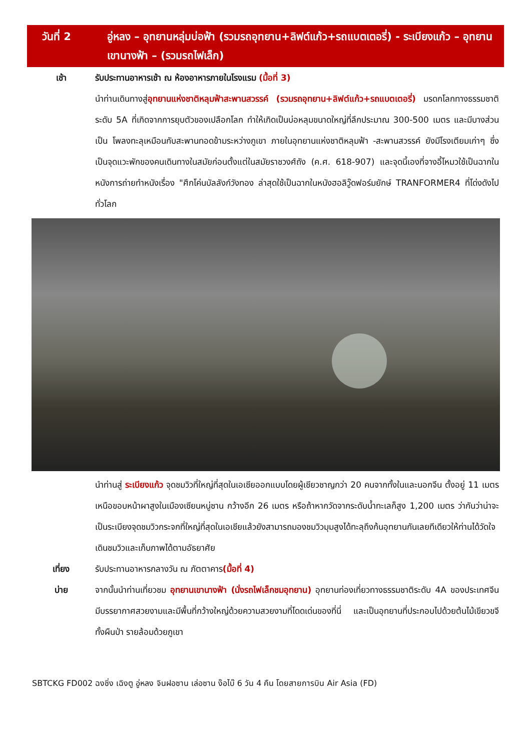วันที่ 2 อู่หลง – อุทยานหลุ่มบ่อฟ้า (รวมรถอุทยาน+ลิฟต์แก้ว+รถแบตเตอรี่) - ระเบียงแก้ว – อุทยานเขานางฟ้า – (รวมรถไฟเล็ก)
เช้า รับประทานอาหารเช้า ณ ห้องอาหารภายในโรงแรม (มื้อที่ 3)
นำท่านเดินทางสู่อุทยานแห่งชาติหลุมฟ้าสะพานสวรรค์ (รวมรถอุทยาน+ลิฟต์แก้ว+รถแบตเตอรี่) มรดกโลกทางธรรมชาติระดับ 5A ที่เกิดจากการยุบตัวของเปลือกโลก ทำให้เกิดเป็นบ่อหลุมขนาดใหญ่ที่ลึกประมาณ 300-500 เมตร และมีบางส่วนเป็น โพลงทะลุเหมือนกับสะพานทอดข้ามระหว่างภูเขา ภายในอุทยานแห่งชาติหลุมฟ้า -สะพานสวรรค์ ยังมีโรงเตียมเก่าๆ ซึ่งเป็นจุดแวะพักของคนเดินทางในสมัยก่อนตั้งแต่ในสมัยราชวงศ์ถัง (ค.ศ. 618-907) และจุดนี้เองที่จางอี้โหมวใช้เป็นฉากในหนังการถ่ายทำหนังเรื่อง "ศึกโค่นบัลลังก์วังทอง ล่าสุดใช้เป็นฉากในหนังฮอลิวู๊ดฟอร์มยักษ์ TRANFORMER4 ที่โด่งดังไปทั่วโลก
นำท่านสู่ ระเบียงแก้ว จุดชมวิวที่ใหญ่ที่สุดในเอเซียออกแบบโดยผู้เชียวชาญกว่า 20 คนจากทั้งในและนอกจีน ตั้งอยู่ 11 เมตรเหนือขอบหน้าผาสูงในเมืองเซียนหนู่ซาน กว้างอีก 26 เมตร หรือถ้าหากวัดจากระดับน้ำทะเลก็สูง 1,200 เมตร ว่ากันว่าน่าจะเป็นระเบียงจุดชมวิวกระจกที่ใหญ่ที่สุดในเอเชียแล้วยังสามารถมองชมวิวมุมสูงได้ทะลุถึงก้นอุทยานกันเลยทีเดียวให้ท่านได้วัดใจเดินชมวิวและเก็บภาพได้ตามอัธยาศัย
เที่ยง รับประทานอาหารกลางวัน ณ ภัตตาคาร(มื้อที่ 4)
บ่าย จากนั้นนำท่านเที่ยวชม อุทยานเขานางฟ้า (นั่งรถไฟเล็กชมอุทยาน) อุทยานท่องเที่ยวทางธรรมชาติระดับ 4A ของประเทศจีน มีบรรยากาศสวยงามและมีพื้นที่กว้างใหญ่ด้วยความสวยงามที่โดดเด่นของที่นี่ และเป็นอุทยานที่ประกอบไปด้วยต้นไม้เขียวขจีทั้งผืนป่า รายล้อมด้วยภูเขา
SBTCKG FD002 ฉงชิ่ง เฉิงตู อู่หลง จินฝอซาน เล่อซาน ง๊อไบ๊ 6 วัน 4 คืน โดยสายการบิน Air Asia (FD)